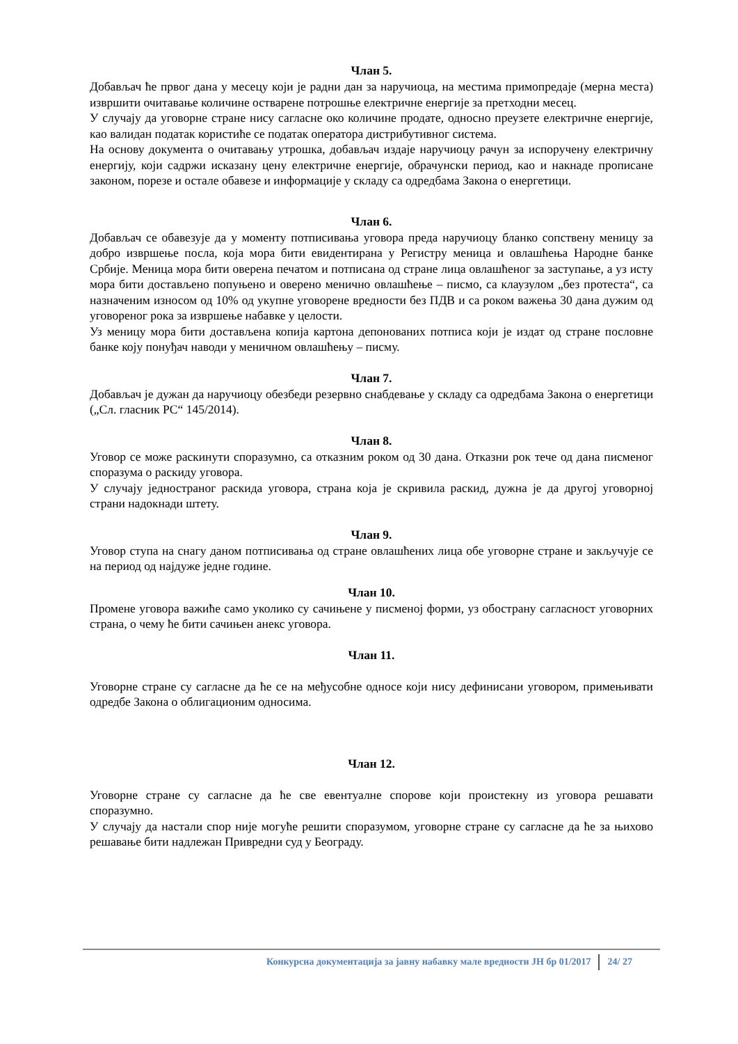Члан 5.
Добављач ће првог дана у месецу који је радни дан за наручиоца, на местима примопредаје (мерна места) извршити очитавање количине остварене потрошње електричне енергије за претходни месец.
У случају да уговорне стране нису сагласне око количине продате, односно преузете електричне енергије, као валидан податак користиће се податак оператора дистрибутивног система.
На основу документа о очитавању утрошка, добављач издаје наручиоцу рачун за испоручену електричну енергију, који садржи исказану цену електричне енергије, обрачунски период, као и накнаде прописане законом, порезе и остале обавезе и информације у складу са одредбама Закона о енергетици.
Члан 6.
Добављач се обавезује да у моменту потписивања уговора преда наручиоцу бланко сопствену меницу за добро извршење посла, која мора бити евидентирана у Регистру меница и овлашћења Народне банке Србије. Меница мора бити оверена печатом и потписана од стране лица овлашћеног за заступање, а уз исту мора бити достављено попуњено и оверено менично овлашћење – писмо, са клаузулом „без протеста“, са назначеним износом од 10% од укупне уговорене вредности без ПДВ и са роком важења 30 дана дужим од уговореног рока за извршење набавке у целости.
Уз меницу мора бити достављена копија картона депонованих потписа који је издат од стране пословне банке коју понуђач наводи у меничном овлашћењу – писму.
Члан 7.
Добављач је дужан да наручиоцу обезбеди резервно снабдевање у складу са одредбама Закона о енергетици („Сл. гласник РС“ 145/2014).
Члан 8.
Уговор се може раскинути споразумно, са отказним роком од 30 дана. Отказни рок тече од дана писменог споразума о раскиду уговора.
У случају једностраног раскида уговора, страна која је скривила раскид, дужна је да другој уговорној страни надокнади штету.
Члан 9.
Уговор ступа на снагу даном потписивања од стране овлашћених лица обе уговорне стране и закључује се на период од најдуже једне године.
Члан 10.
Промене уговора важиће само уколико су сачињене у писменој форми, уз обострану сагласност уговорних страна, о чему ће бити сачињен анекс уговора.
Члан 11.
Уговорне стране су сагласне да ће се на међусобне односе који нису дефинисани уговором, примењивати одредбе Закона о облигационим односима.
Члан 12.
Уговорне стране су сагласне да ће све евентуалне спорове који проистекну из уговора решавати споразумно.
У случају да настали спор није могуће решити споразумом, уговорне стране су сагласне да ће за њихово решавање бити надлежан Привредни суд у Београду.
Конкурсна документација за јавну набавку мале вредности ЈН бр 01/2017 24/ 27